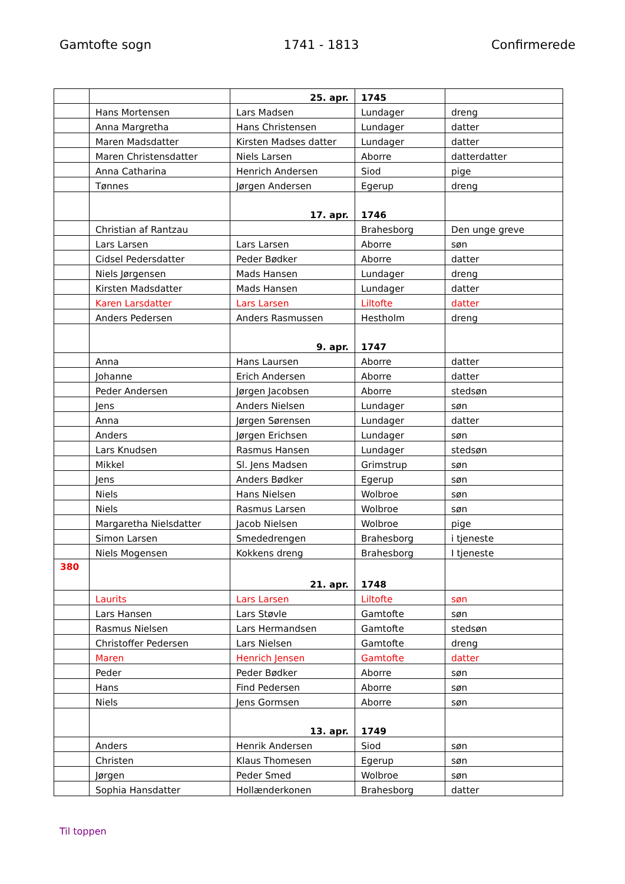Gamtofte sogn 1741 - 1813 Confirmerede
| | | 25. apr. | 1745 | |
| | Hans Mortensen | Lars Madsen | Lundager | dreng |
| | Anna Margretha | Hans Christensen | Lundager | datter |
| | Maren Madsdatter | Kirsten Madses datter | Lundager | datter |
| | Maren Christensdatter | Niels Larsen | Aborre | datterdatter |
| | Anna Catharina | Henrich Andersen | Siod | pige |
| | Tønnes | Jørgen Andersen | Egerup | dreng |
| | | 17. apr. | 1746 | |
| | Christian af Rantzau | | Brahesborg | Den unge greve |
| | Lars Larsen | Lars Larsen | Aborre | søn |
| | Cidsel Pedersdatter | Peder Bødker | Aborre | datter |
| | Niels Jørgensen | Mads Hansen | Lundager | dreng |
| | Kirsten Madsdatter | Mads Hansen | Lundager | datter |
| | Karen Larsdatter | Lars Larsen | Liltofte | datter |
| | Anders Pedersen | Anders Rasmussen | Hestholm | dreng |
| | | 9. apr. | 1747 | |
| | Anna | Hans Laursen | Aborre | datter |
| | Johanne | Erich Andersen | Aborre | datter |
| | Peder Andersen | Jørgen Jacobsen | Aborre | stedsøn |
| | Jens | Anders Nielsen | Lundager | søn |
| | Anna | Jørgen Sørensen | Lundager | datter |
| | Anders | Jørgen Erichsen | Lundager | søn |
| | Lars Knudsen | Rasmus Hansen | Lundager | stedsøn |
| | Mikkel | Sl. Jens Madsen | Grimstrup | søn |
| | Jens | Anders Bødker | Egerup | søn |
| | Niels | Hans Nielsen | Wolbroe | søn |
| | Niels | Rasmus Larsen | Wolbroe | søn |
| | Margaretha Nielsdatter | Jacob Nielsen | Wolbroe | pige |
| | Simon Larsen | Smededrengen | Brahesborg | i tjeneste |
| | Niels Mogensen | Kokkens dreng | Brahesborg | I tjeneste |
| 380 | | 21. apr. | 1748 | |
| | Laurits | Lars Larsen | Liltofte | søn |
| | Lars Hansen | Lars Støvle | Gamtofte | søn |
| | Rasmus Nielsen | Lars Hermandsen | Gamtofte | stedsøn |
| | Christoffer Pedersen | Lars Nielsen | Gamtofte | dreng |
| | Maren | Henrich Jensen | Gamtofte | datter |
| | Peder | Peder Bødker | Aborre | søn |
| | Hans | Find Pedersen | Aborre | søn |
| | Niels | Jens Gormsen | Aborre | søn |
| | | 13. apr. | 1749 | |
| | Anders | Henrik Andersen | Siod | søn |
| | Christen | Klaus Thomesen | Egerup | søn |
| | Jørgen | Peder Smed | Wolbroe | søn |
| | Sophia Hansdatter | Hollænderkonen | Brahesborg | datter |
Til toppen